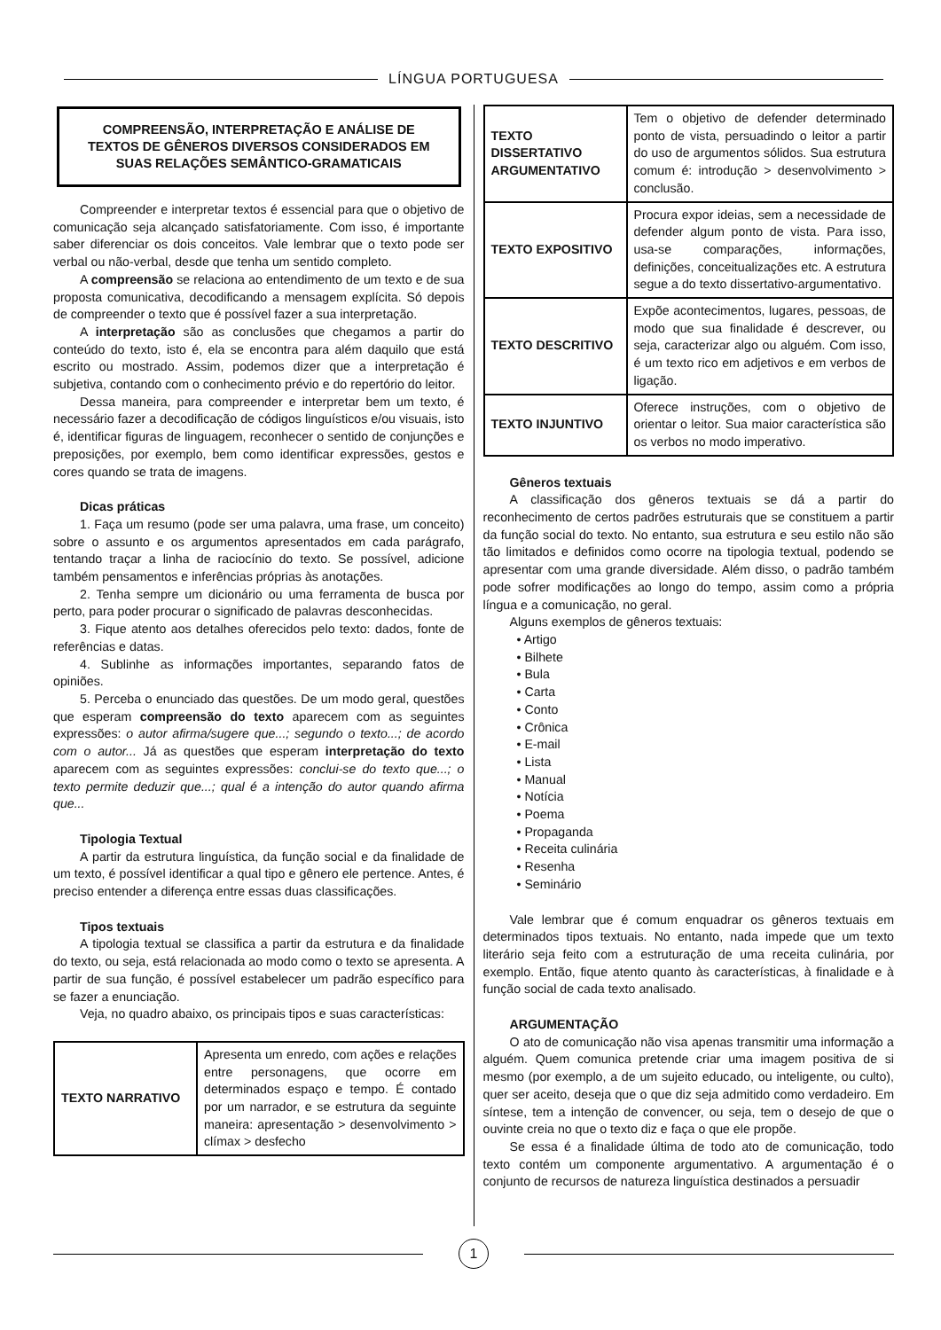LÍNGUA PORTUGUESA
COMPREENSÃO, INTERPRETAÇÃO E ANÁLISE DE TEXTOS DE GÊNEROS DIVERSOS CONSIDERADOS EM SUAS RELAÇÕES SEMÂNTICO-GRAMATICAIS
Compreender e interpretar textos é essencial para que o objetivo de comunicação seja alcançado satisfatoriamente. Com isso, é importante saber diferenciar os dois conceitos. Vale lembrar que o texto pode ser verbal ou não-verbal, desde que tenha um sentido completo.
A compreensão se relaciona ao entendimento de um texto e de sua proposta comunicativa, decodificando a mensagem explícita. Só depois de compreender o texto que é possível fazer a sua interpretação.
A interpretação são as conclusões que chegamos a partir do conteúdo do texto, isto é, ela se encontra para além daquilo que está escrito ou mostrado. Assim, podemos dizer que a interpretação é subjetiva, contando com o conhecimento prévio e do repertório do leitor.
Dessa maneira, para compreender e interpretar bem um texto, é necessário fazer a decodificação de códigos linguísticos e/ou visuais, isto é, identificar figuras de linguagem, reconhecer o sentido de conjunções e preposições, por exemplo, bem como identificar expressões, gestos e cores quando se trata de imagens.
Dicas práticas
1. Faça um resumo (pode ser uma palavra, uma frase, um conceito) sobre o assunto e os argumentos apresentados em cada parágrafo, tentando traçar a linha de raciocínio do texto. Se possível, adicione também pensamentos e inferências próprias às anotações.
2. Tenha sempre um dicionário ou uma ferramenta de busca por perto, para poder procurar o significado de palavras desconhecidas.
3. Fique atento aos detalhes oferecidos pelo texto: dados, fonte de referências e datas.
4. Sublinhe as informações importantes, separando fatos de opiniões.
5. Perceba o enunciado das questões. De um modo geral, questões que esperam compreensão do texto aparecem com as seguintes expressões: o autor afirma/sugere que...; segundo o texto...; de acordo com o autor... Já as questões que esperam interpretação do texto aparecem com as seguintes expressões: conclui-se do texto que...; o texto permite deduzir que...; qual é a intenção do autor quando afirma que...
Tipologia Textual
A partir da estrutura linguística, da função social e da finalidade de um texto, é possível identificar a qual tipo e gênero ele pertence. Antes, é preciso entender a diferença entre essas duas classificações.
Tipos textuais
A tipologia textual se classifica a partir da estrutura e da finalidade do texto, ou seja, está relacionada ao modo como o texto se apresenta. A partir de sua função, é possível estabelecer um padrão específico para se fazer a enunciação.
Veja, no quadro abaixo, os principais tipos e suas características:
| TEXTO NARRATIVO | Apresenta um enredo, com ações e relações entre personagens, que ocorre em determinados espaço e tempo. É contado por um narrador, e se estrutura da seguinte maneira: apresentação > desenvolvimento > clímax > desfecho |
| TEXTO DISSERTATIVO ARGUMENTATIVO | Tem o objetivo de defender determinado ponto de vista, persuadindo o leitor a partir do uso de argumentos sólidos. Sua estrutura comum é: introdução > desenvolvimento > conclusão. |
| TEXTO EXPOSITIVO | Procura expor ideias, sem a necessidade de defender algum ponto de vista. Para isso, usa-se comparações, informações, definições, conceitualizações etc. A estrutura segue a do texto dissertativo-argumentativo. |
| TEXTO DESCRITIVO | Expõe acontecimentos, lugares, pessoas, de modo que sua finalidade é descrever, ou seja, caracterizar algo ou alguém. Com isso, é um texto rico em adjetivos e em verbos de ligação. |
| TEXTO INJUNTIVO | Oferece instruções, com o objetivo de orientar o leitor. Sua maior característica são os verbos no modo imperativo. |
Gêneros textuais
A classificação dos gêneros textuais se dá a partir do reconhecimento de certos padrões estruturais que se constituem a partir da função social do texto. No entanto, sua estrutura e seu estilo não são tão limitados e definidos como ocorre na tipologia textual, podendo se apresentar com uma grande diversidade. Além disso, o padrão também pode sofrer modificações ao longo do tempo, assim como a própria língua e a comunicação, no geral.
Alguns exemplos de gêneros textuais:
• Artigo
• Bilhete
• Bula
• Carta
• Conto
• Crônica
• E-mail
• Lista
• Manual
• Notícia
• Poema
• Propaganda
• Receita culinária
• Resenha
• Seminário
Vale lembrar que é comum enquadrar os gêneros textuais em determinados tipos textuais. No entanto, nada impede que um texto literário seja feito com a estruturação de uma receita culinária, por exemplo. Então, fique atento quanto às características, à finalidade e à função social de cada texto analisado.
ARGUMENTAÇÃO
O ato de comunicação não visa apenas transmitir uma informação a alguém. Quem comunica pretende criar uma imagem positiva de si mesmo (por exemplo, a de um sujeito educado, ou inteligente, ou culto), quer ser aceito, deseja que o que diz seja admitido como verdadeiro. Em síntese, tem a intenção de convencer, ou seja, tem o desejo de que o ouvinte creia no que o texto diz e faça o que ele propõe.
Se essa é a finalidade última de todo ato de comunicação, todo texto contém um componente argumentativo. A argumentação é o conjunto de recursos de natureza linguística destinados a persuadir
1